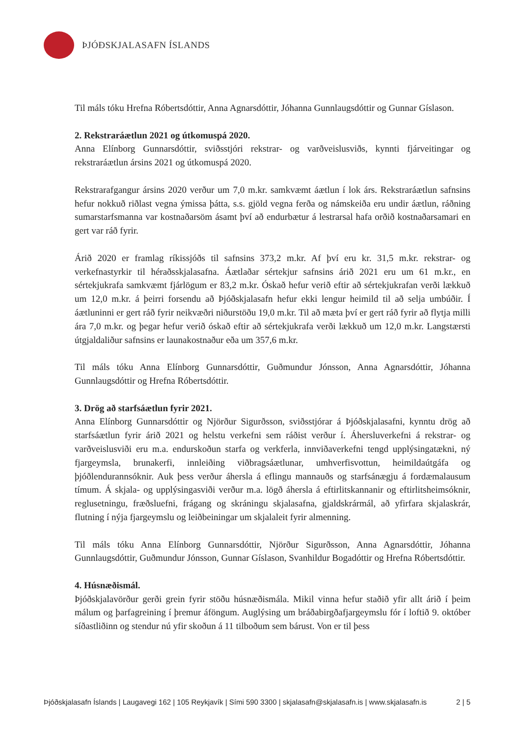ÞJÓÐSKJALASAFN ÍSLANDS
Til máls tóku Hrefna Róbertsdóttir, Anna Agnarsdóttir, Jóhanna Gunnlaugsdóttir og Gunnar Gíslason.
2. Rekstraráætlun 2021 og útkomuspá 2020.
Anna Elínborg Gunnarsdóttir, sviðsstjóri rekstrar- og varðveislusviðs, kynnti fjárveitingar og rekstraráætlun ársins 2021 og útkomuspá 2020.
Rekstrarafgangur ársins 2020 verður um 7,0 m.kr. samkvæmt áætlun í lok árs. Rekstraráætlun safnsins hefur nokkuð riðlast vegna ýmissa þátta, s.s. gjöld vegna ferða og námskeiða eru undir áætlun, ráðning sumarstarfsmanna var kostnaðarsöm ásamt því að endurbætur á lestrarsal hafa orðið kostnaðarsamari en gert var ráð fyrir.
Árið 2020 er framlag ríkissjóðs til safnsins 373,2 m.kr. Af því eru kr. 31,5 m.kr. rekstrar- og verkefnastyrkir til héraðsskjalasafna. Áætlaðar sértekjur safnsins árið 2021 eru um 61 m.kr., en sértekjukrafa samkvæmt fjárlögum er 83,2 m.kr. Óskað hefur verið eftir að sértekjukrafan verði lækkuð um 12,0 m.kr. á þeirri forsendu að Þjóðskjalasafn hefur ekki lengur heimild til að selja umbúðir. Í áætluninni er gert ráð fyrir neikvæðri niðurstöðu 19,0 m.kr. Til að mæta því er gert ráð fyrir að flytja milli ára 7,0 m.kr. og þegar hefur verið óskað eftir að sértekjukrafa verði lækkuð um 12,0 m.kr. Langstærsti útgjaldaliður safnsins er launakostnaður eða um 357,6 m.kr.
Til máls tóku Anna Elínborg Gunnarsdóttir, Guðmundur Jónsson, Anna Agnarsdóttir, Jóhanna Gunnlaugsdóttir og Hrefna Róbertsdóttir.
3. Drög að starfsáætlun fyrir 2021.
Anna Elínborg Gunnarsdóttir og Njörður Sigurðsson, sviðsstjórar á Þjóðskjalasafni, kynntu drög að starfsáætlun fyrir árið 2021 og helstu verkefni sem ráðist verður í. Áhersluverkefni á rekstrar- og varðveislusviði eru m.a. endurskoðun starfa og verkferla, innviðaverkefni tengd upplýsingatækni, ný fjargeymsla, brunakerfi, innleiðing viðbragsáætlunar, umhverfisvottun, heimildaútgáfa og þjóðlendurannsóknir. Auk þess verður áhersla á eflingu mannauðs og starfsánægju á fordæmalausum tímum. Á skjala- og upplýsingasviði verður m.a. lögð áhersla á eftirlitskannanir og eftirlitsheimsóknir, reglusetningu, fræðsluefni, frágang og skráningu skjalasafna, gjaldskrármál, að yfirfara skjalaskrár, flutning í nýja fjargeymslu og leiðbeiningar um skjalaleit fyrir almenning.
Til máls tóku Anna Elínborg Gunnarsdóttir, Njörður Sigurðsson, Anna Agnarsdóttir, Jóhanna Gunnlaugsdóttir, Guðmundur Jónsson, Gunnar Gíslason, Svanhildur Bogadóttir og Hrefna Róbertsdóttir.
4. Húsnæðismál.
Þjóðskjalavörður gerði grein fyrir stöðu húsnæðismála. Mikil vinna hefur staðið yfir allt árið í þeim málum og þarfagreining í þremur áföngum. Auglýsing um bráðabirgðafjargeymslu fór í loftið 9. október síðastliðinn og stendur nú yfir skoðun á 11 tilboðum sem bárust. Von er til þess
Þjóðskjalasafn Íslands | Laugavegi 162 | 105 Reykjavík | Sími 590 3300 | skjalasafn@skjalasafn.is | www.skjalasafn.is 2 | 5